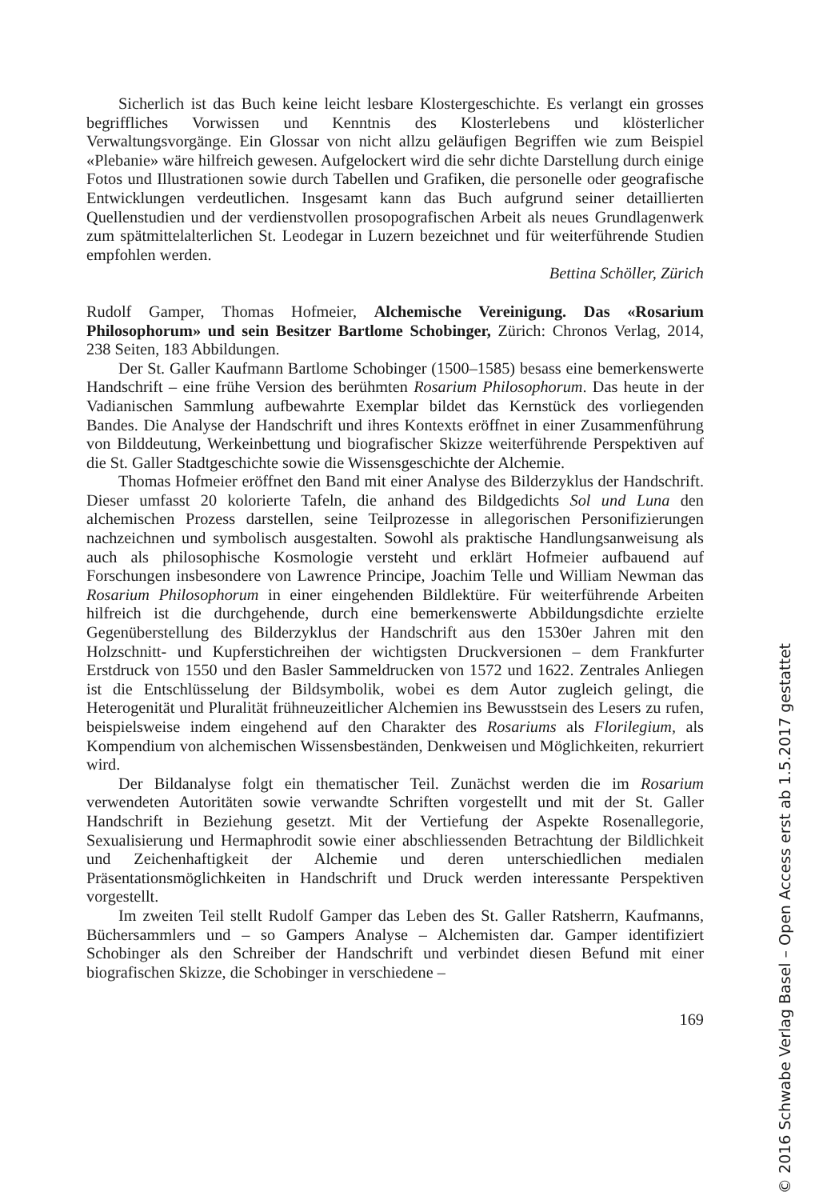Sicherlich ist das Buch keine leicht lesbare Klostergeschichte. Es verlangt ein grosses begriffliches Vorwissen und Kenntnis des Klosterlebens und klösterlicher Verwaltungsvorgänge. Ein Glossar von nicht allzu geläufigen Begriffen wie zum Beispiel «Plebanie» wäre hilfreich gewesen. Aufgelockert wird die sehr dichte Darstellung durch einige Fotos und Illustrationen sowie durch Tabellen und Grafiken, die personelle oder geografische Entwicklungen verdeutlichen. Insgesamt kann das Buch aufgrund seiner detaillierten Quellenstudien und der verdienstvollen prosopografischen Arbeit als neues Grundlagenwerk zum spätmittelalterlichen St. Leodegar in Luzern bezeichnet und für weiterführende Studien empfohlen werden.
Bettina Schöller, Zürich
Rudolf Gamper, Thomas Hofmeier, Alchemische Vereinigung. Das «Rosarium Philosophorum» und sein Besitzer Bartlome Schobinger, Zürich: Chronos Verlag, 2014, 238 Seiten, 183 Abbildungen.
Der St. Galler Kaufmann Bartlome Schobinger (1500–1585) besass eine bemerkenswerte Handschrift – eine frühe Version des berühmten Rosarium Philosophorum. Das heute in der Vadianischen Sammlung aufbewahrte Exemplar bildet das Kernstück des vorliegenden Bandes. Die Analyse der Handschrift und ihres Kontexts eröffnet in einer Zusammenführung von Bilddeutung, Werkeinbettung und biografischer Skizze weiterführende Perspektiven auf die St. Galler Stadtgeschichte sowie die Wissensgeschichte der Alchemie.
Thomas Hofmeier eröffnet den Band mit einer Analyse des Bilderzyklus der Handschrift. Dieser umfasst 20 kolorierte Tafeln, die anhand des Bildgedichts Sol und Luna den alchemischen Prozess darstellen, seine Teilprozesse in allegorischen Personifizierungen nachzeichnen und symbolisch ausgestalten. Sowohl als praktische Handlungsanweisung als auch als philosophische Kosmologie versteht und erklärt Hofmeier aufbauend auf Forschungen insbesondere von Lawrence Principe, Joachim Telle und William Newman das Rosarium Philosophorum in einer eingehenden Bildlektüre. Für weiterführende Arbeiten hilfreich ist die durchgehende, durch eine bemerkenswerte Abbildungsdichte erzielte Gegenüberstellung des Bilderzyklus der Handschrift aus den 1530er Jahren mit den Holzschnitt- und Kupferstichreihen der wichtigsten Druckversionen – dem Frankfurter Erstdruck von 1550 und den Basler Sammeldrucken von 1572 und 1622. Zentrales Anliegen ist die Entschlüsselung der Bildsymbolik, wobei es dem Autor zugleich gelingt, die Heterogenität und Pluralität frühneuzeitlicher Alchemien ins Bewusstsein des Lesers zu rufen, beispielsweise indem eingehend auf den Charakter des Rosariums als Florilegium, als Kompendium von alchemischen Wissensbeständen, Denkweisen und Möglichkeiten, rekurriert wird.
Der Bildanalyse folgt ein thematischer Teil. Zunächst werden die im Rosarium verwendeten Autoritäten sowie verwandte Schriften vorgestellt und mit der St. Galler Handschrift in Beziehung gesetzt. Mit der Vertiefung der Aspekte Rosenallegorie, Sexualisierung und Hermaphrodit sowie einer abschliessenden Betrachtung der Bildlichkeit und Zeichenhaftigkeit der Alchemie und deren unterschiedlichen medialen Präsentationsmöglichkeiten in Handschrift und Druck werden interessante Perspektiven vorgestellt.
Im zweiten Teil stellt Rudolf Gamper das Leben des St. Galler Ratsherrn, Kaufmanns, Büchersammlers und – so Gampers Analyse – Alchemisten dar. Gamper identifiziert Schobinger als den Schreiber der Handschrift und verbindet diesen Befund mit einer biografischen Skizze, die Schobinger in verschiedene –
169
© 2016 Schwabe Verlag Basel – Open Access erst ab 1.5.2017 gestattet